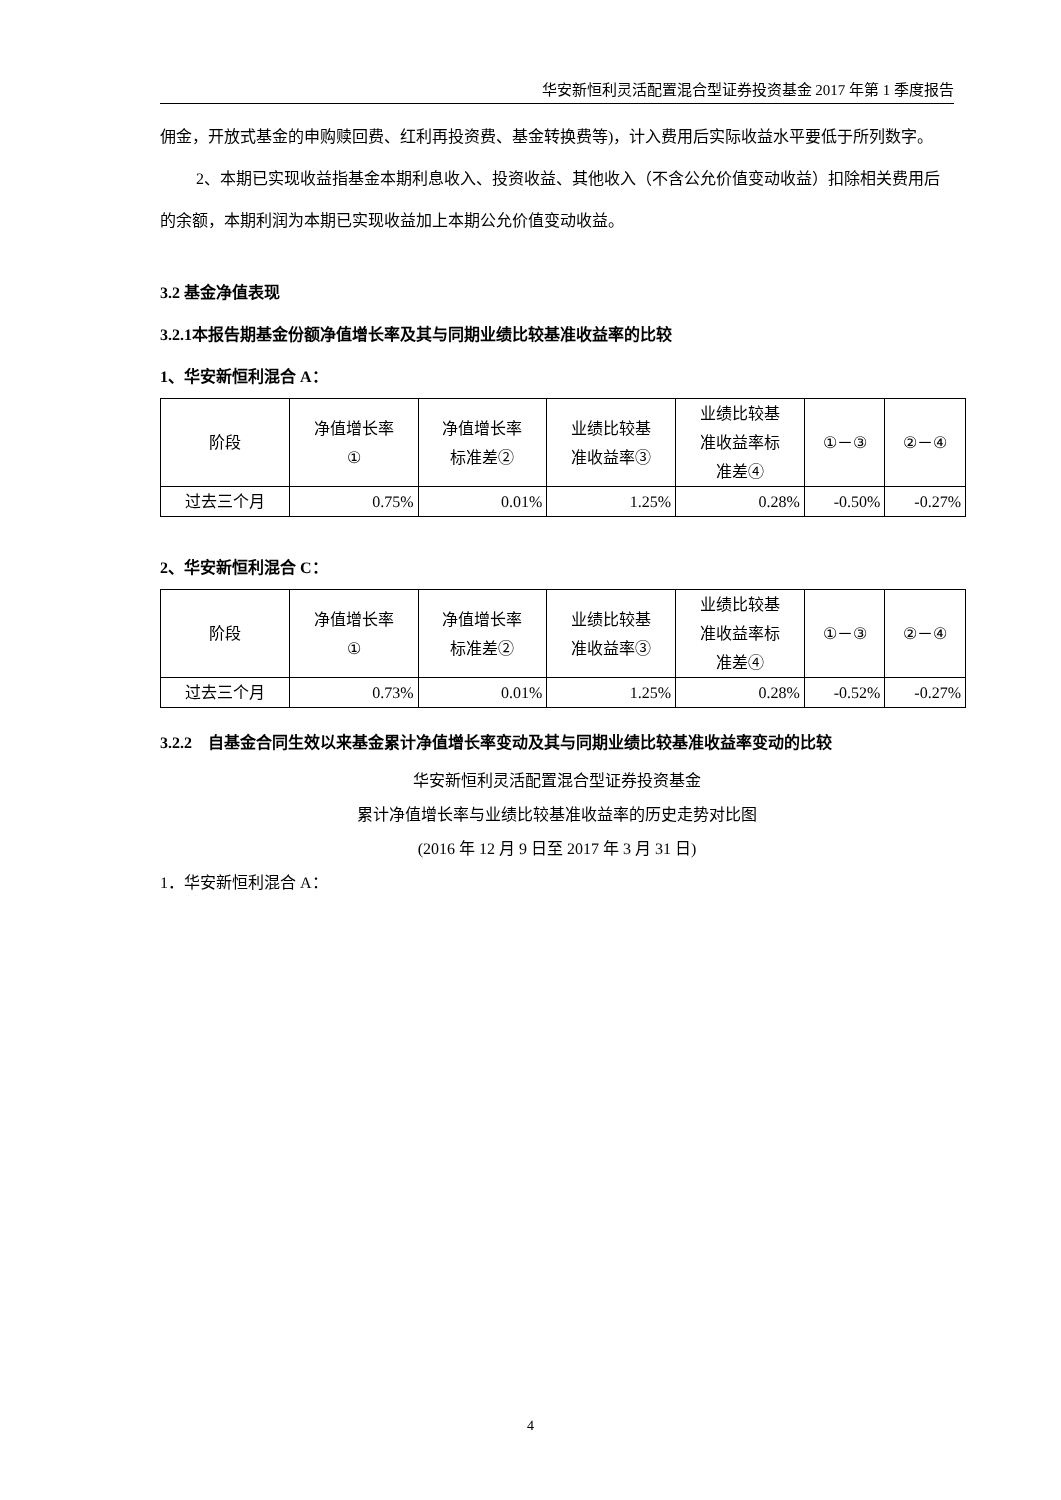华安新恒利灵活配置混合型证券投资基金 2017 年第 1 季度报告
佣金，开放式基金的申购赎回费、红利再投资费、基金转换费等)，计入费用后实际收益水平要低于所列数字。
2、本期已实现收益指基金本期利息收入、投资收益、其他收入（不含公允价值变动收益）扣除相关费用后的余额，本期利润为本期已实现收益加上本期公允价值变动收益。
3.2 基金净值表现
3.2.1本报告期基金份额净值增长率及其与同期业绩比较基准收益率的比较
1、华安新恒利混合 A：
| 阶段 | 净值增长率 ① | 净值增长率 标准差② | 业绩比较基 准收益率③ | 业绩比较基 准收益率标 准差④ | ①－③ | ②－④ |
| 过去三个月 | 0.75% | 0.01% | 1.25% | 0.28% | -0.50% | -0.27% |
2、华安新恒利混合 C：
| 阶段 | 净值增长率 ① | 净值增长率 标准差② | 业绩比较基 准收益率③ | 业绩比较基 准收益率标 准差④ | ①－③ | ②－④ |
| 过去三个月 | 0.73% | 0.01% | 1.25% | 0.28% | -0.52% | -0.27% |
3.2.2　自基金合同生效以来基金累计净值增长率变动及其与同期业绩比较基准收益率变动的比较
华安新恒利灵活配置混合型证券投资基金
累计净值增长率与业绩比较基准收益率的历史走势对比图
(2016 年 12 月 9 日至 2017 年 3 月 31 日)
1．华安新恒利混合 A：
4